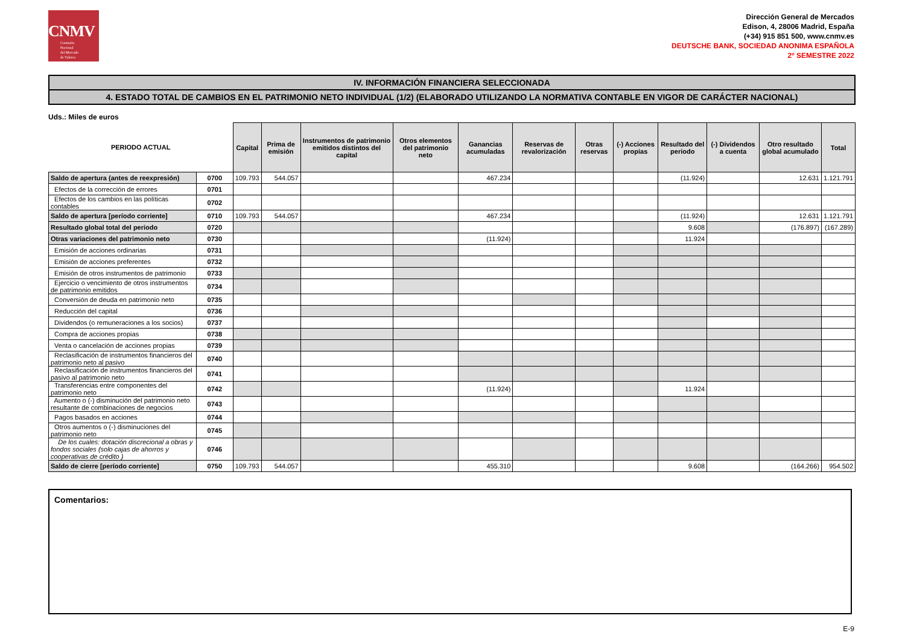CNMV
Comisión
Nacional
del Mercado
de Valores
Dirección General de Mercados
Edison, 4, 28006 Madrid, España
(+34) 915 851 500, www.cnmv.es
DEUTSCHE BANK, SOCIEDAD ANONIMA ESPAÑOLA
2º SEMESTRE 2022
IV. INFORMACIÓN FINANCIERA SELECCIONADA
4. ESTADO TOTAL DE CAMBIOS EN EL PATRIMONIO NETO INDIVIDUAL (1/2) (ELABORADO UTILIZANDO LA NORMATIVA CONTABLE EN VIGOR DE CARÁCTER NACIONAL)
Uds.: Miles de euros
| PERIODO ACTUAL | | Capital | Prima de emisión | Instrumentos de patrimonio emitidos distintos del capital | Otros elementos del patrimonio neto | Ganancias acumuladas | Reservas de revalorización | Otras reservas | (-) Acciones propias | Resultado del periodo | (-) Dividendos a cuenta | Otro resultado global acumulado | Total |
| --- | --- | --- | --- | --- | --- | --- | --- | --- | --- | --- | --- | --- | --- |
| Saldo de apertura (antes de reexpresión) | 0700 | 109.793 | 544.057 | | | 467.234 | | | | (11.924) | | 12.631 | 1.121.791 |
| Efectos de la corrección de errores | 0701 | | | | | | | | | | | | |
| Efectos de los cambios en las políticas contables | 0702 | | | | | | | | | | | | |
| Saldo de apertura [período corriente] | 0710 | 109.793 | 544.057 | | | 467.234 | | | | (11.924) | | 12.631 | 1.121.791 |
| Resultado global total del periodo | 0720 | | | | | | | | | 9.608 | | (176.897) | (167.289) |
| Otras variaciones del patrimonio neto | 0730 | | | | | (11.924) | | | | 11.924 | | | |
| Emisión de acciones ordinarias | 0731 | | | | | | | | | | | | |
| Emisión de acciones preferentes | 0732 | | | | | | | | | | | | |
| Emisión de otros instrumentos de patrimonio | 0733 | | | | | | | | | | | | |
| Ejercicio o vencimiento de otros instrumentos de patrimonio emitidos | 0734 | | | | | | | | | | | | |
| Conversión de deuda en patrimonio neto | 0735 | | | | | | | | | | | | |
| Reducción del capital | 0736 | | | | | | | | | | | | |
| Dividendos (o remuneraciones a los socios) | 0737 | | | | | | | | | | | | |
| Compra de acciones propias | 0738 | | | | | | | | | | | | |
| Venta o cancelación de acciones propias | 0739 | | | | | | | | | | | | |
| Reclasificación de instrumentos financieros del patrimonio neto al pasivo | 0740 | | | | | | | | | | | | |
| Reclasificación de instrumentos financieros del pasivo al patrimonio neto | 0741 | | | | | | | | | | | | |
| Transferencias entre componentes del patrimonio neto | 0742 | | | | | (11.924) | | | | 11.924 | | | |
| Aumento o (-) disminución del patrimonio neto resultante de combinaciones de negocios | 0743 | | | | | | | | | | | | |
| Pagos basados en acciones | 0744 | | | | | | | | | | | | |
| Otros aumentos o (-) disminuciones del patrimonio neto | 0745 | | | | | | | | | | | | |
| De los cuales: dotación discrecional a obras y fondos sociales (solo cajas de ahorros y cooperativas de crédito ) | 0746 | | | | | | | | | | | | |
| Saldo de cierre [período corriente] | 0750 | 109.793 | 544.057 | | | 455.310 | | | | 9.608 | | (164.266) | 954.502 |
Comentarios:
E-9